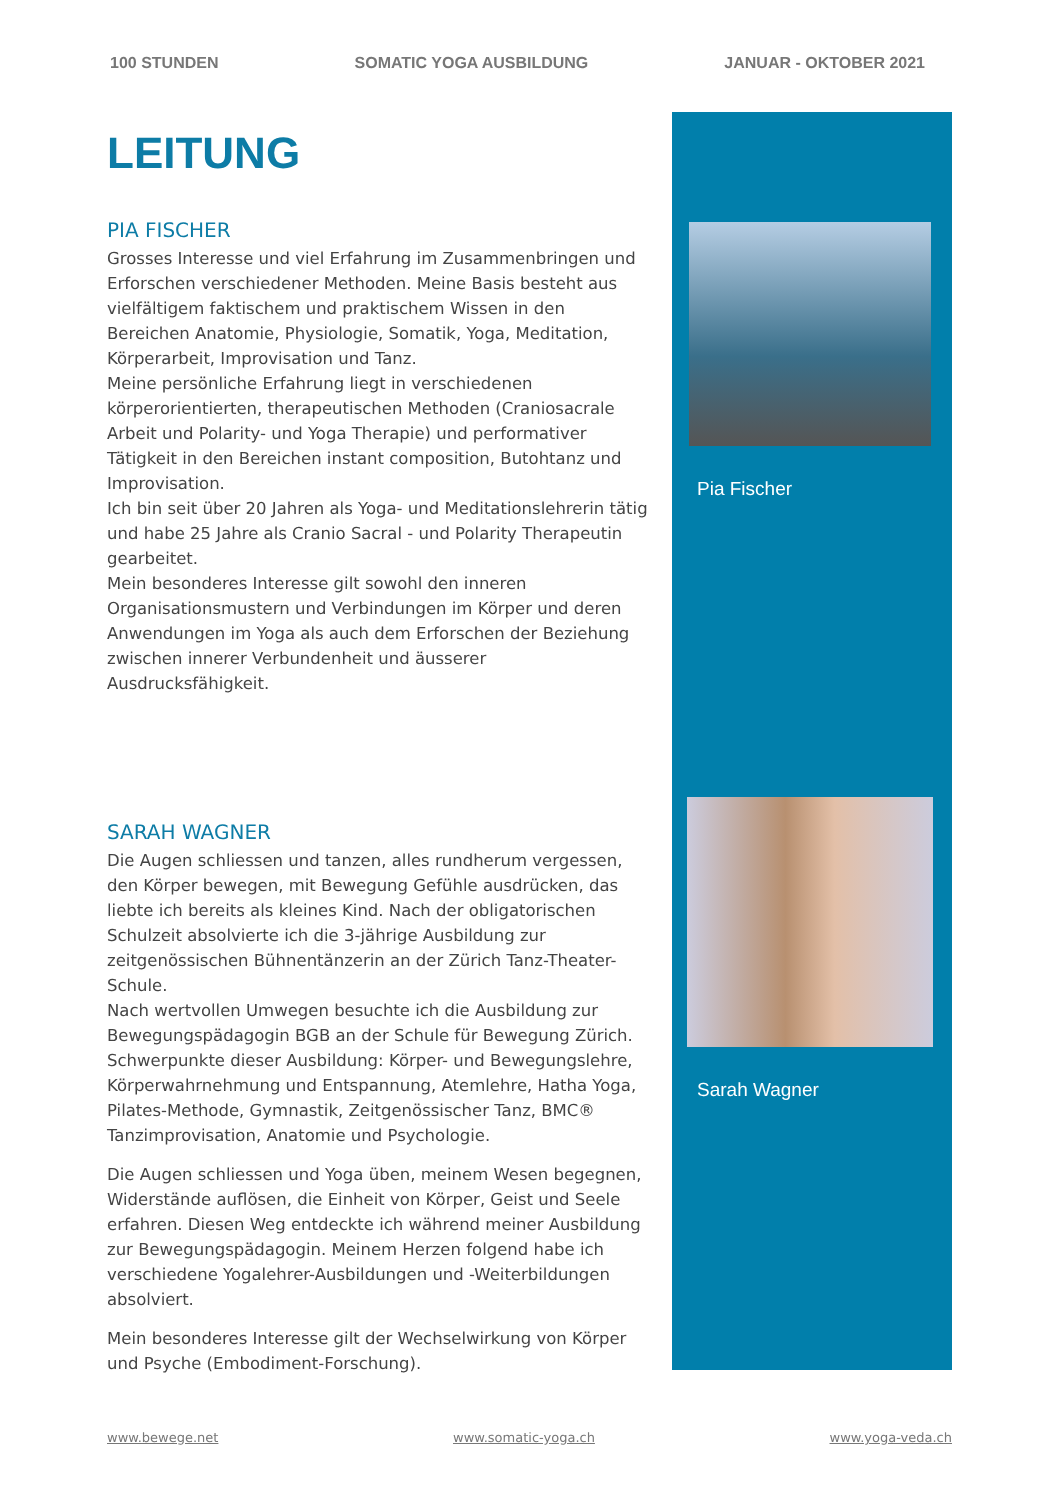100 STUNDEN SOMATIC YOGA AUSBILDUNG JANUAR - OKTOBER 2021
LEITUNG
PIA FISCHER
Grosses Interesse und viel Erfahrung im Zusammenbringen und Erforschen verschiedener Methoden. Meine Basis besteht aus vielfältigem faktischem und praktischem Wissen in den Bereichen Anatomie, Physiologie, Somatik, Yoga, Meditation, Körperarbeit, Improvisation und Tanz.
Meine persönliche Erfahrung liegt in verschiedenen körperorientierten, therapeutischen Methoden (Craniosacrale Arbeit und Polarity- und Yoga Therapie) und performativer Tätigkeit in den Bereichen instant composition, Butohtanz und Improvisation.
Ich bin seit über 20 Jahren als Yoga- und Meditationslehrerin tätig und habe 25 Jahre als Cranio Sacral - und Polarity Therapeutin gearbeitet.
Mein besonderes Interesse gilt sowohl den inneren Organisationsmustern und Verbindungen im Körper und deren Anwendungen im Yoga als auch dem Erforschen der Beziehung zwischen innerer Verbundenheit und äusserer Ausdrucksfähigkeit.
SARAH WAGNER
Die Augen schliessen und tanzen, alles rundherum vergessen, den Körper bewegen, mit Bewegung Gefühle ausdrücken, das liebte ich bereits als kleines Kind. Nach der obligatorischen Schulzeit absolvierte ich die 3-jährige Ausbildung zur zeitgenössischen Bühnentänzerin an der Zürich Tanz-Theater-Schule.
Nach wertvollen Umwegen besuchte ich die Ausbildung zur Bewegungspädagogin BGB an der Schule für Bewegung Zürich. Schwerpunkte dieser Ausbildung: Körper- und Bewegungslehre, Körperwahrnehmung und Entspannung, Atemlehre, Hatha Yoga, Pilates-Methode, Gymnastik, Zeitgenössischer Tanz, BMC® Tanzimprovisation, Anatomie und Psychologie.
Die Augen schliessen und Yoga üben, meinem Wesen begegnen, Widerstände auflösen, die Einheit von Körper, Geist und Seele erfahren. Diesen Weg entdeckte ich während meiner Ausbildung zur Bewegungspädagogin. Meinem Herzen folgend habe ich verschiedene Yogalehrer-Ausbildungen und -Weiterbildungen absolviert.
Mein besonderes Interesse gilt der Wechselwirkung von Körper und Psyche (Embodiment-Forschung).
Pia Fischer
Sarah Wagner
www.bewege.net www.somatic-yoga.ch www.yoga-veda.ch